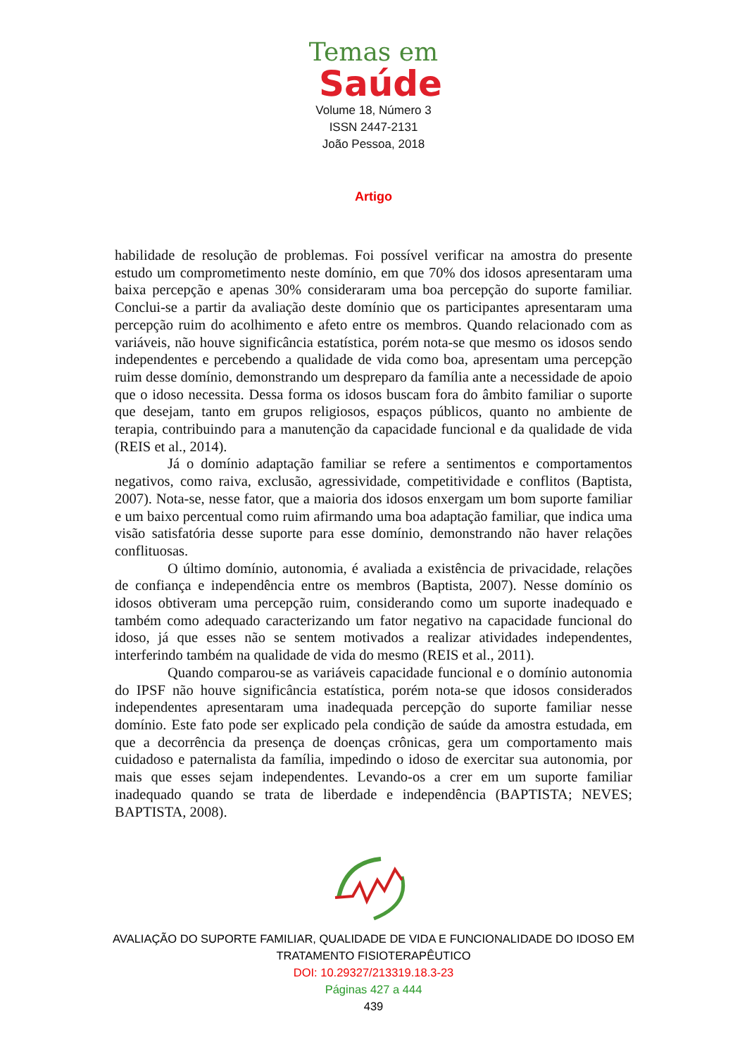Temas em
Saúde
Volume 18, Número 3
ISSN 2447-2131
João Pessoa, 2018
Artigo
habilidade de resolução de problemas. Foi possível verificar na amostra do presente estudo um comprometimento neste domínio, em que 70% dos idosos apresentaram uma baixa percepção e apenas 30% consideraram uma boa percepção do suporte familiar. Conclui-se a partir da avaliação deste domínio que os participantes apresentaram uma percepção ruim do acolhimento e afeto entre os membros. Quando relacionado com as variáveis, não houve significância estatística, porém nota-se que mesmo os idosos sendo independentes e percebendo a qualidade de vida como boa, apresentam uma percepção ruim desse domínio, demonstrando um despreparo da família ante a necessidade de apoio que o idoso necessita. Dessa forma os idosos buscam fora do âmbito familiar o suporte que desejam, tanto em grupos religiosos, espaços públicos, quanto no ambiente de terapia, contribuindo para a manutenção da capacidade funcional e da qualidade de vida (REIS et al., 2014).
Já o domínio adaptação familiar se refere a sentimentos e comportamentos negativos, como raiva, exclusão, agressividade, competitividade e conflitos (Baptista, 2007). Nota-se, nesse fator, que a maioria dos idosos enxergam um bom suporte familiar e um baixo percentual como ruim afirmando uma boa adaptação familiar, que indica uma visão satisfatória desse suporte para esse domínio, demonstrando não haver relações conflituosas.
O último domínio, autonomia, é avaliada a existência de privacidade, relações de confiança e independência entre os membros (Baptista, 2007). Nesse domínio os idosos obtiveram uma percepção ruim, considerando como um suporte inadequado e também como adequado caracterizando um fator negativo na capacidade funcional do idoso, já que esses não se sentem motivados a realizar atividades independentes, interferindo também na qualidade de vida do mesmo (REIS et al., 2011).
Quando comparou-se as variáveis capacidade funcional e o domínio autonomia do IPSF não houve significância estatística, porém nota-se que idosos considerados independentes apresentaram uma inadequada percepção do suporte familiar nesse domínio. Este fato pode ser explicado pela condição de saúde da amostra estudada, em que a decorrência da presença de doenças crônicas, gera um comportamento mais cuidadoso e paternalista da família, impedindo o idoso de exercitar sua autonomia, por mais que esses sejam independentes. Levando-os a crer em um suporte familiar inadequado quando se trata de liberdade e independência (BAPTISTA; NEVES; BAPTISTA, 2008).
AVALIAÇÃO DO SUPORTE FAMILIAR, QUALIDADE DE VIDA E FUNCIONALIDADE DO IDOSO EM TRATAMENTO FISIOTERAPÊUTICO
DOI: 10.29327/213319.18.3-23
Páginas 427 a 444
439